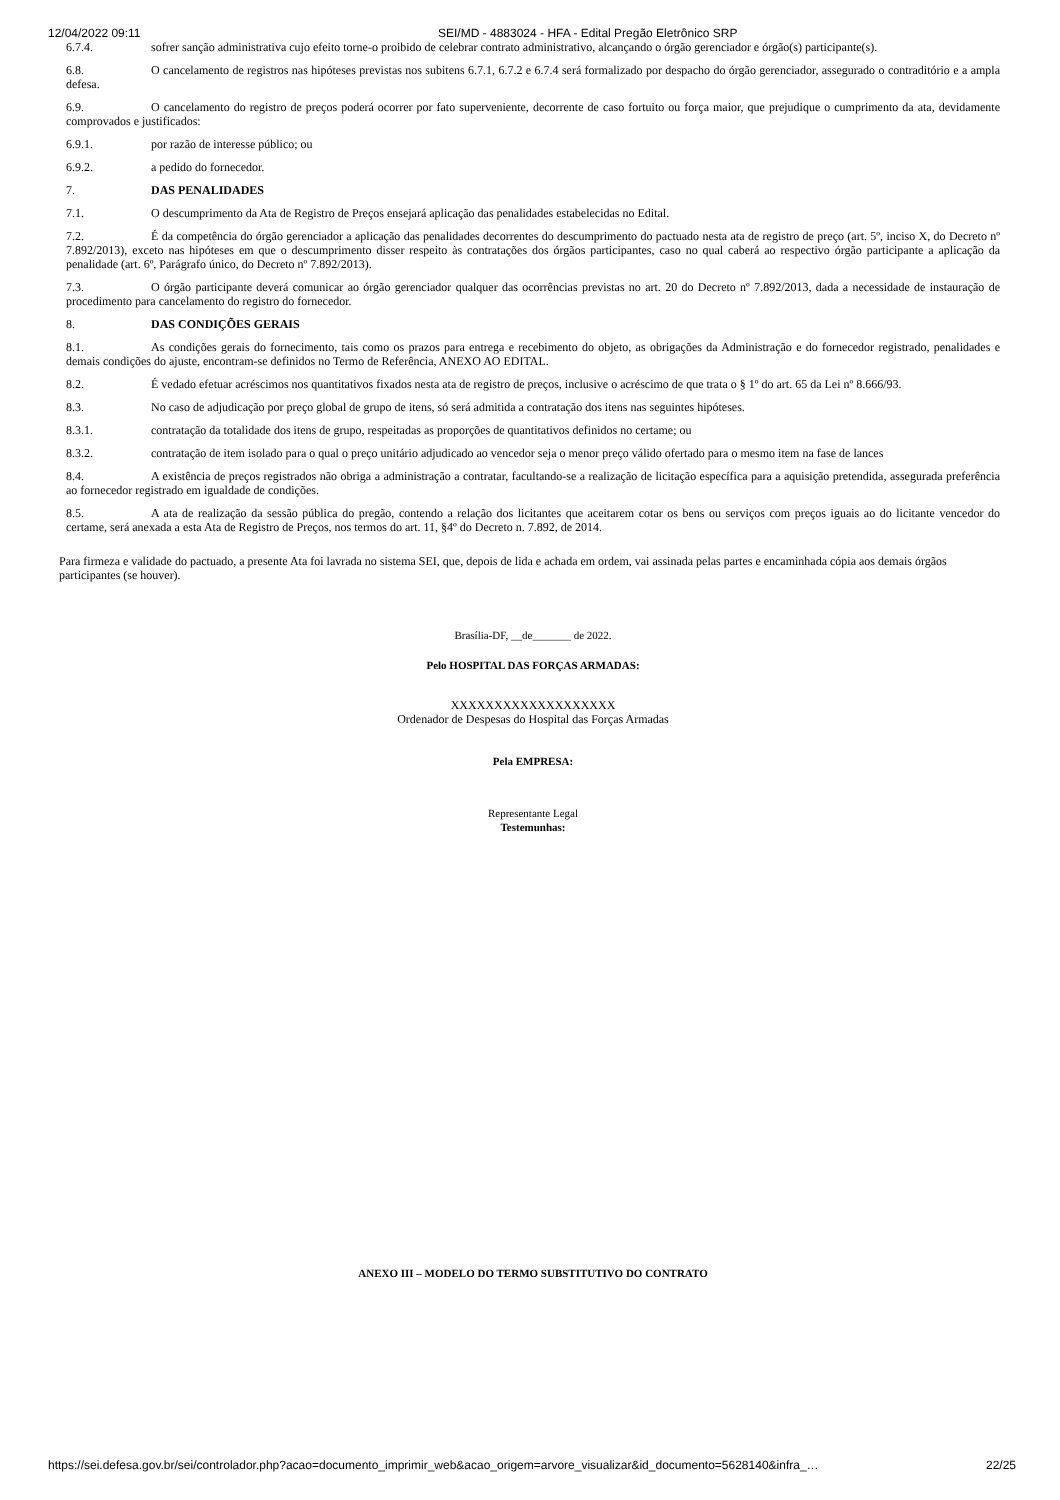12/04/2022 09:11 SEI/MD - 4883024 - HFA - Edital Pregão Eletrônico SRP
6.7.4. sofrer sanção administrativa cujo efeito torne-o proibido de celebrar contrato administrativo, alcançando o órgão gerenciador e órgão(s) participante(s).
6.8. O cancelamento de registros nas hipóteses previstas nos subitens 6.7.1, 6.7.2 e 6.7.4 será formalizado por despacho do órgão gerenciador, assegurado o contraditório e a ampla defesa.
6.9. O cancelamento do registro de preços poderá ocorrer por fato superveniente, decorrente de caso fortuito ou força maior, que prejudique o cumprimento da ata, devidamente comprovados e justificados:
6.9.1. por razão de interesse público; ou
6.9.2. a pedido do fornecedor.
7. DAS PENALIDADES
7.1. O descumprimento da Ata de Registro de Preços ensejará aplicação das penalidades estabelecidas no Edital.
7.2. É da competência do órgão gerenciador a aplicação das penalidades decorrentes do descumprimento do pactuado nesta ata de registro de preço (art. 5º, inciso X, do Decreto nº 7.892/2013), exceto nas hipóteses em que o descumprimento disser respeito às contratações dos órgãos participantes, caso no qual caberá ao respectivo órgão participante a aplicação da penalidade (art. 6º, Parágrafo único, do Decreto nº 7.892/2013).
7.3. O órgão participante deverá comunicar ao órgão gerenciador qualquer das ocorrências previstas no art. 20 do Decreto nº 7.892/2013, dada a necessidade de instauração de procedimento para cancelamento do registro do fornecedor.
8. DAS CONDIÇÕES GERAIS
8.1. As condições gerais do fornecimento, tais como os prazos para entrega e recebimento do objeto, as obrigações da Administração e do fornecedor registrado, penalidades e demais condições do ajuste, encontram-se definidos no Termo de Referência, ANEXO AO EDITAL.
8.2. É vedado efetuar acréscimos nos quantitativos fixados nesta ata de registro de preços, inclusive o acréscimo de que trata o § 1º do art. 65 da Lei nº 8.666/93.
8.3. No caso de adjudicação por preço global de grupo de itens, só será admitida a contratação dos itens nas seguintes hipóteses.
8.3.1. contratação da totalidade dos itens de grupo, respeitadas as proporções de quantitativos definidos no certame; ou
8.3.2. contratação de item isolado para o qual o preço unitário adjudicado ao vencedor seja o menor preço válido ofertado para o mesmo item na fase de lances
8.4. A existência de preços registrados não obriga a administração a contratar, facultando-se a realização de licitação específica para a aquisição pretendida, assegurada preferência ao fornecedor registrado em igualdade de condições.
8.5. A ata de realização da sessão pública do pregão, contendo a relação dos licitantes que aceitarem cotar os bens ou serviços com preços iguais ao do licitante vencedor do certame, será anexada a esta Ata de Registro de Preços, nos termos do art. 11, §4º do Decreto n. 7.892, de 2014.
Para firmeza e validade do pactuado, a presente Ata foi lavrada no sistema SEI, que, depois de lida e achada em ordem, vai assinada pelas partes e encaminhada cópia aos demais órgãos participantes (se houver).
Brasília-DF, __de_______ de 2022.
Pelo HOSPITAL DAS FORÇAS ARMADAS:
XXXXXXXXXXXXXXXXXXX
Ordenador de Despesas do Hospital das Forças Armadas
Pela EMPRESA:
Representante Legal
Testemunhas:
ANEXO III – MODELO DO TERMO SUBSTITUTIVO DO CONTRATO
https://sei.defesa.gov.br/sei/controlador.php?acao=documento_imprimir_web&acao_origem=arvore_visualizar&id_documento=5628140&infra_… 22/25